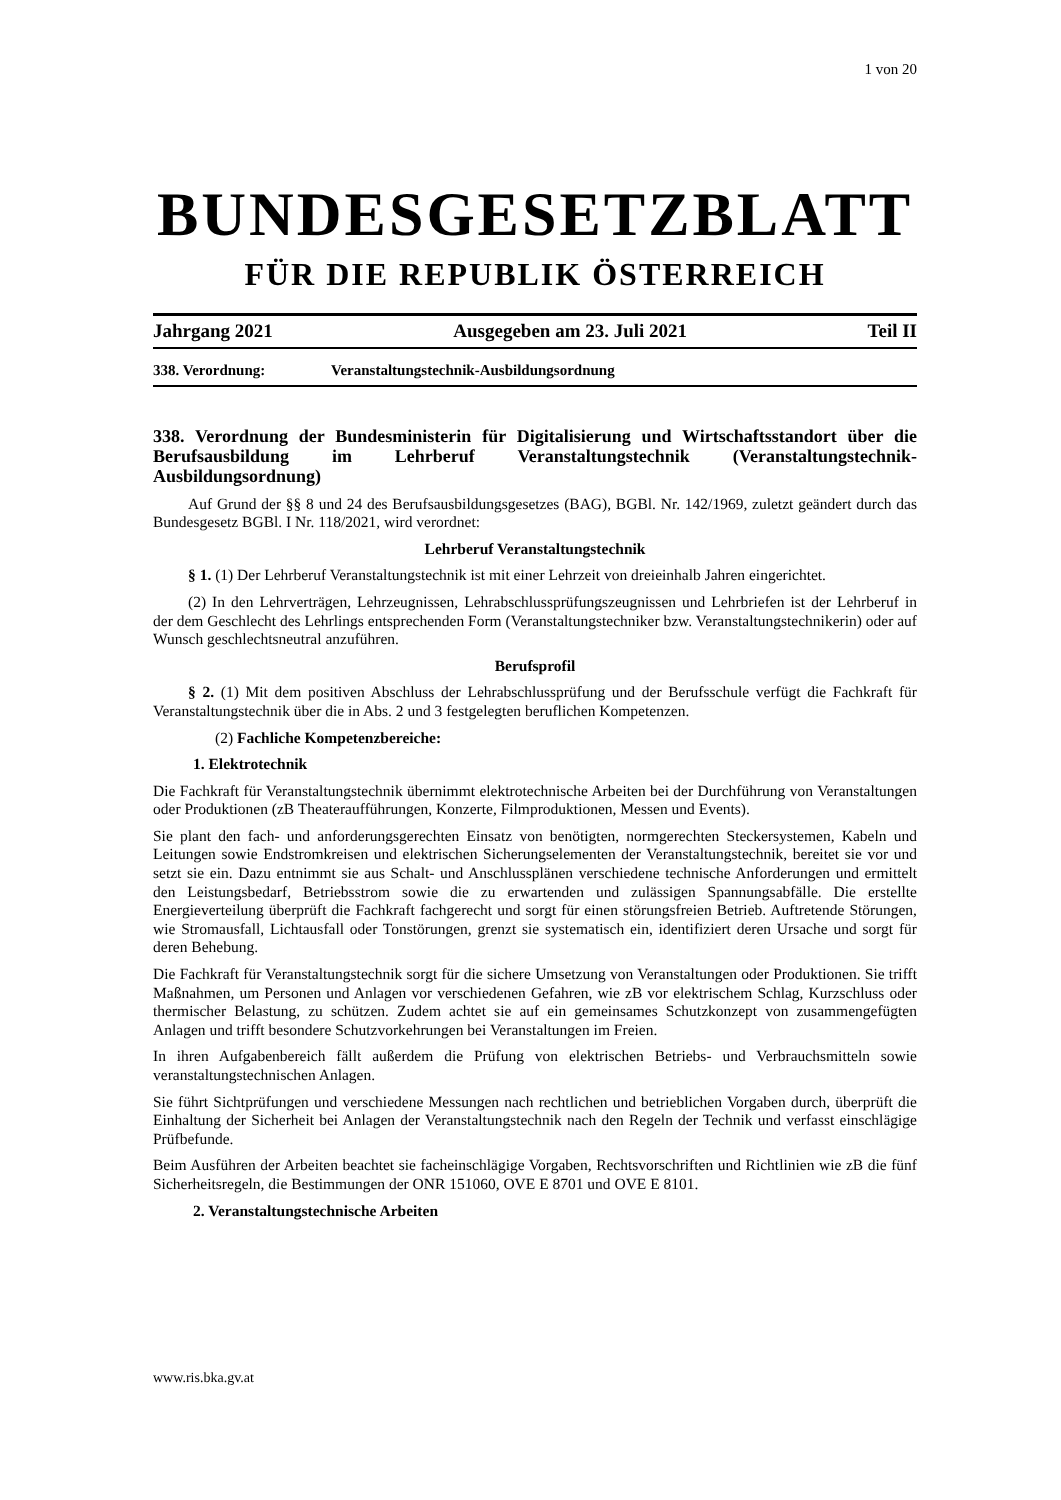1 von 20
BUNDESGESETZBLATT
FÜR DIE REPUBLIK ÖSTERREICH
Jahrgang 2021 Ausgegeben am 23. Juli 2021 Teil II
338. Verordnung: Veranstaltungstechnik-Ausbildungsordnung
338. Verordnung der Bundesministerin für Digitalisierung und Wirtschaftsstandort über die Berufsausbildung im Lehrberuf Veranstaltungstechnik (Veranstaltungstechnik-Ausbildungsordnung)
Auf Grund der §§ 8 und 24 des Berufsausbildungsgesetzes (BAG), BGBl. Nr. 142/1969, zuletzt geändert durch das Bundesgesetz BGBl. I Nr. 118/2021, wird verordnet:
Lehrberuf Veranstaltungstechnik
§ 1. (1) Der Lehrberuf Veranstaltungstechnik ist mit einer Lehrzeit von dreieinhalb Jahren eingerichtet.
(2) In den Lehrverträgen, Lehrzeugnissen, Lehrabschlussprüfungszeugnissen und Lehrbriefen ist der Lehrberuf in der dem Geschlecht des Lehrlings entsprechenden Form (Veranstaltungstechniker bzw. Veranstaltungstechnikerin) oder auf Wunsch geschlechtsneutral anzuführen.
Berufsprofil
§ 2. (1) Mit dem positiven Abschluss der Lehrabschlussprüfung und der Berufsschule verfügt die Fachkraft für Veranstaltungstechnik über die in Abs. 2 und 3 festgelegten beruflichen Kompetenzen.
(2) Fachliche Kompetenzbereiche:
1. Elektrotechnik
Die Fachkraft für Veranstaltungstechnik übernimmt elektrotechnische Arbeiten bei der Durchführung von Veranstaltungen oder Produktionen (zB Theateraufführungen, Konzerte, Filmproduktionen, Messen und Events).
Sie plant den fach- und anforderungsgerechten Einsatz von benötigten, normgerechten Steckersystemen, Kabeln und Leitungen sowie Endstromkreisen und elektrischen Sicherungselementen der Veranstaltungstechnik, bereitet sie vor und setzt sie ein. Dazu entnimmt sie aus Schalt- und Anschlussplänen verschiedene technische Anforderungen und ermittelt den Leistungsbedarf, Betriebsstrom sowie die zu erwartenden und zulässigen Spannungsabfälle. Die erstellte Energieverteilung überprüft die Fachkraft fachgerecht und sorgt für einen störungsfreien Betrieb. Auftretende Störungen, wie Stromausfall, Lichtausfall oder Tonstörungen, grenzt sie systematisch ein, identifiziert deren Ursache und sorgt für deren Behebung.
Die Fachkraft für Veranstaltungstechnik sorgt für die sichere Umsetzung von Veranstaltungen oder Produktionen. Sie trifft Maßnahmen, um Personen und Anlagen vor verschiedenen Gefahren, wie zB vor elektrischem Schlag, Kurzschluss oder thermischer Belastung, zu schützen. Zudem achtet sie auf ein gemeinsames Schutzkonzept von zusammengefügten Anlagen und trifft besondere Schutzvorkehrungen bei Veranstaltungen im Freien.
In ihren Aufgabenbereich fällt außerdem die Prüfung von elektrischen Betriebs- und Verbrauchsmitteln sowie veranstaltungstechnischen Anlagen.
Sie führt Sichtprüfungen und verschiedene Messungen nach rechtlichen und betrieblichen Vorgaben durch, überprüft die Einhaltung der Sicherheit bei Anlagen der Veranstaltungstechnik nach den Regeln der Technik und verfasst einschlägige Prüfbefunde.
Beim Ausführen der Arbeiten beachtet sie facheinschlägige Vorgaben, Rechtsvorschriften und Richtlinien wie zB die fünf Sicherheitsregeln, die Bestimmungen der ONR 151060, OVE E 8701 und OVE E 8101.
2. Veranstaltungstechnische Arbeiten
www.ris.bka.gv.at